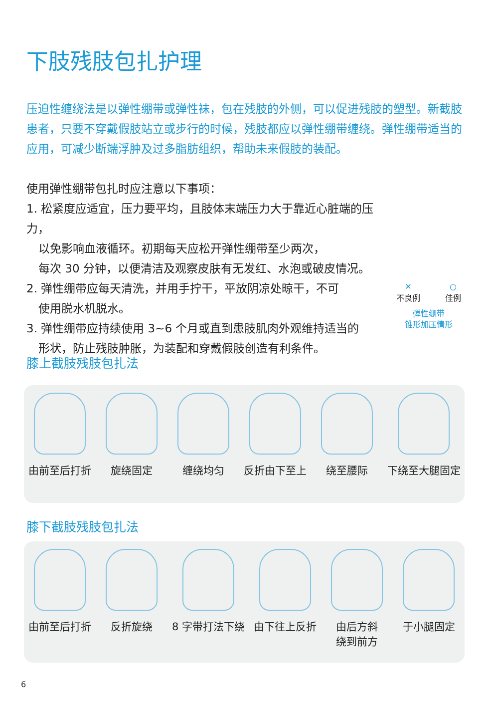下肢残肢包扎护理
压迫性缠绕法是以弹性绷带或弹性袜，包在残肢的外侧，可以促进残肢的塑型。新截肢患者，只要不穿戴假肢站立或步行的时候，残肢都应以弹性绷带缠绕。弹性绷带适当的应用，可减少断端浮肿及过多脂肪组织，帮助未来假肢的装配。
使用弹性绷带包扎时应注意以下事项：
1. 松紧度应适宜，压力要平均，且肢体末端压力大于靠近心脏端的压力，
以免影响血液循环。初期每天应松开弹性绷带至少两次，
每次 30 分钟，以便清洁及观察皮肤有无发红、水泡或破皮情况。
2. 弹性绷带应每天清洗，并用手拧干，平放阴凉处晾干，不可
使用脱水机脱水。
3. 弹性绷带应持续使用 3~6 个月或直到患肢肌肉外观维持适当的
形状，防止残肢肿胀，为装配和穿戴假肢创造有利条件。
✕
不良例
○
佳例
弹性绷带
锥形加压情形
膝上截肢残肢包扎法
由前至后打折 旋绕固定 缠绕均匀 反折由下至上 绕至腰际 下绕至大腿固定
膝下截肢残肢包扎法
由前至后打折 反折旋绕 8 字带打法下绕 由下往上反折 由后方斜
绕到前方
于小腿固定
6